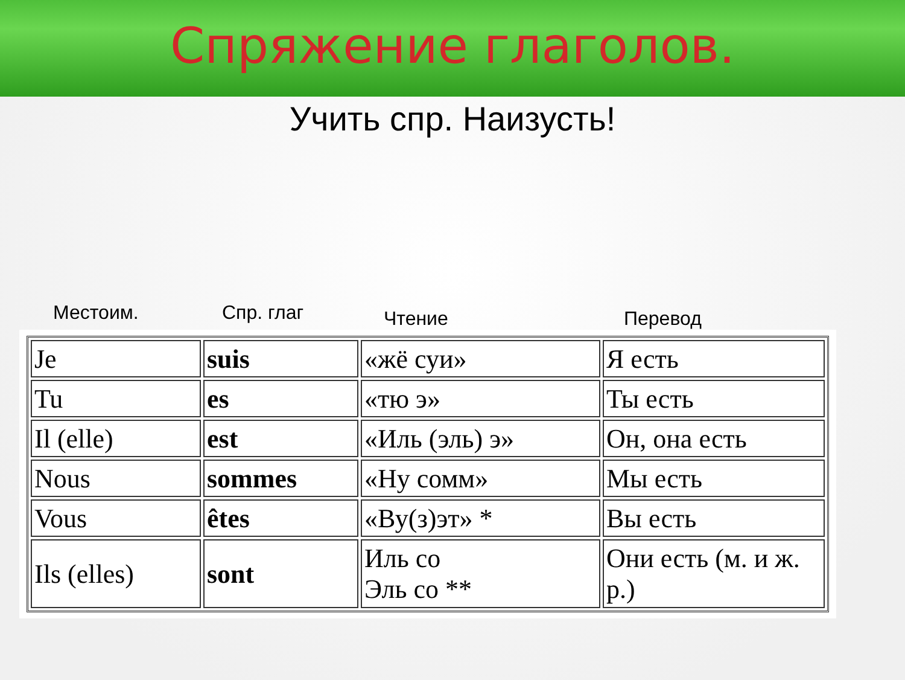Спряжение глаголов.
Учить спр. Наизусть!
Местоим. Спр. глаг
Чтение Перевод
| Je | suis | «жё суи» | Я есть |
| Tu | es | «тю э» | Ты есть |
| Il (elle) | est | «Иль (эль) э» | Он, она есть |
| Nous | sommes | «Ну сомм» | Мы есть |
| Vous | êtes | «Ву(з)эт» * | Вы есть |
| Ils (elles) | sont | Иль со Эль со ** | Они есть (м. и ж. р.) |